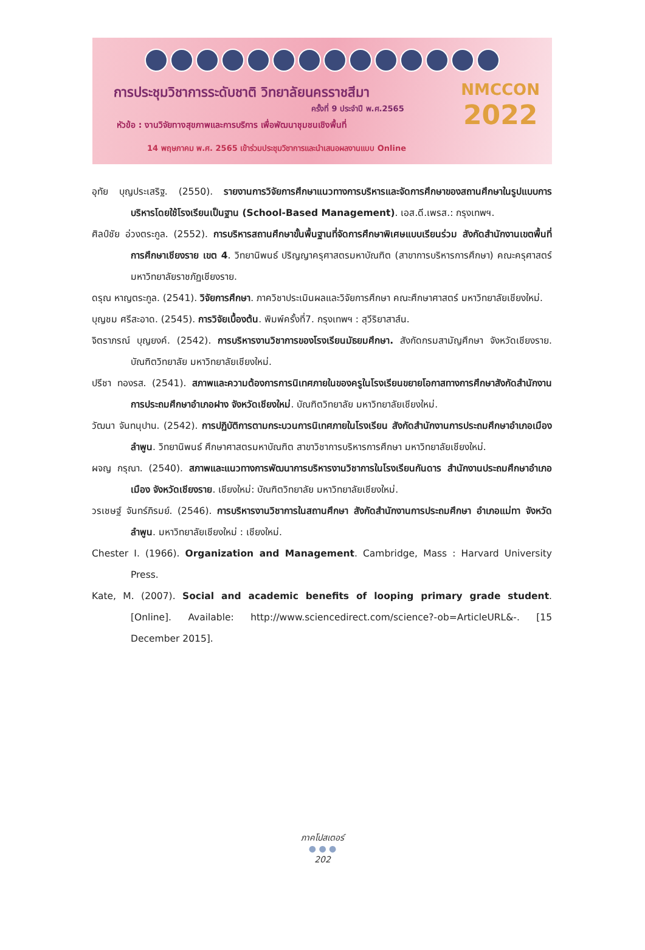การประชุมวิชาการระดับชาติ วิทยาลัยนครราชสีมา
ครั้งที่ 9 ประจำปี พ.ศ.2565
หัวข้อ : งานวิจัยทางสุขภาพและการบริการ เพื่อพัฒนาชุมชนเชิงพื้นที่
14 พฤษภาคม พ.ศ. 2565 เข้าร่วมประชุมวิชาการและนำเสนอผลงานแบบ Online
NMCCON
2022
อุทัย บุญประเสริฐ. (2550). รายงานการวิจัยการศึกษาแนวทางการบริหารและจัดการศึกษาของสถานศึกษาในรูปแบบการบริหารโดยใช้โรงเรียนเป็นฐาน (School-Based Management). เอส.ดี.เพรส.: กรุงเทพฯ.
ศิลป์ชัย อ่วงตระกูล. (2552). การบริหารสถานศึกษาขั้นพื้นฐานที่จัดการศึกษาพิเศษแบบเรียนร่วม สังกัดสำนักงานเขตพื้นที่การศึกษาเชียงราย เขต 4. วิทยานิพนธ์ ปริญญาครุศาสตรมหาบัณฑิต (สาขาการบริหารการศึกษา) คณะครุศาสตร์ มหาวิทยาลัยราชภัฏเชียงราย.
ดรุณ หาญตระกูล. (2541). วิจัยการศึกษา. ภาควิชาประเมินผลและวิจัยการศึกษา คณะศึกษาศาสตร์ มหาวิทยาลัยเชียงใหม่.
บุญชม ศรีสะอาด. (2545). การวิจัยเบื้องต้น. พิมพ์ครั้งที่7. กรุงเทพฯ : สุวีริยาสาส์น.
จิตราภรณ์ บุญยงค์. (2542). การบริหารงานวิชาการของโรงเรียนมัธยมศึกษา. สังกัดกรมสามัญศึกษา จังหวัดเชียงราย. บัณฑิตวิทยาลัย มหาวิทยาลัยเชียงใหม่.
ปรีชา ทองรส. (2541). สภาพและความต้องการการนิเทศภายในของครูในโรงเรียนขยายโอกาสทางการศึกษาสังกัดสำนักงานการประถมศึกษาอำเภอฝาง จังหวัดเชียงใหม่. บัณฑิตวิทยาลัย มหาวิทยาลัยเชียงใหม่.
วัฒนา จันทนุปาน. (2542). การปฏิบัติการตามกระบวนการนิเทศภายในโรงเรียน สังกัดสำนักงานการประถมศึกษาอำเภอเมืองลำพูน. วิทยานิพนธ์ ศึกษาศาสตรมหาบัณฑิต สาขาวิชาการบริหารการศึกษา มหาวิทยาลัยเชียงใหม่.
ผจญ กรุณา. (2540). สภาพและแนวทางการพัฒนาการบริหารงานวิชาการในโรงเรียนกันดาร สำนักงานประถมศึกษาอำเภอเมือง จังหวัดเชียงราย. เชียงใหม่: บัณฑิตวิทยาลัย มหาวิทยาลัยเชียงใหม่.
วรเชษฐ์ จันทร์ภิรมย์. (2546). การบริหารงานวิชาการในสถานศึกษา สังกัดสำนักงานการประถมศึกษา อำเภอแม่ทา จังหวัดลำพูน. มหาวิทยาลัยเชียงใหม่ : เชียงใหม่.
Chester I. (1966). Organization and Management. Cambridge, Mass : Harvard University Press.
Kate, M. (2007). Social and academic benefits of looping primary grade student. [Online]. Available: http://www.sciencedirect.com/science?-ob=ArticleURL&-. [15 December 2015].
ภาคโปสเตอร์
● ● ●
202